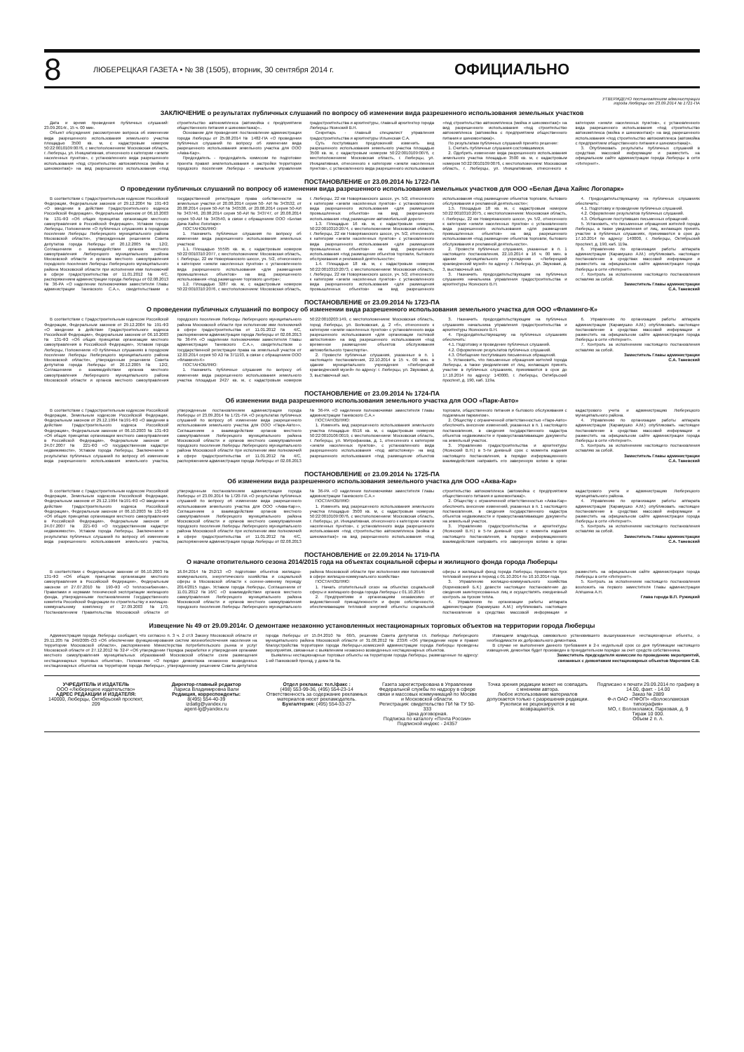8
ЛЮБЕРЕЦКАЯ ГАЗЕТА • № 38 (1505), вторник, 30 сентября 2014 г.
ОФИЦИАЛЬНО
УТВЕРЖДЕНО постановлением администрации
города Люберцы от 23.09.2014 № 1721-ПА
ЗАКЛЮЧЕНИЕ о результатах публичных слушаний по вопросу об изменении вида разрешенного использования земельных участков
Дата и время проведения публичных слушаний: 23.09.2014г., 15 ч. 00 мин.
Объект обсуждения: рассмотрение вопроса об изменении вида разрешенного использования земельного участка площадью 3500 кв. м, с кадастровым номером 50:22:0010109:0076, с местоположением: Московская область, г. Люберцы, ул. Инициативная, отнесенного к категории «земли населенных пунктов», с установленного вида разрешенного использования «под строительство автокомплекса (мойка и шиномонтаж)» на вид разрешенного использования «под строительство автокомплекса (автомойка с предприятием общественного питания и шиномонтажа)»..
Основание для проведения: постановление администрации города Люберцы от 25.08.2014 № 1482-ПА «О проведении публичных слушаний по вопросу об изменении вида разрешенного использования земельного участка для ООО «Аква-Кар».
Председатель - председатель комиссии по подготовке проекта правил землепользования и застройки территории городского поселения Люберцы - начальник управления градостроительства и архитектуры, главный архитектор города Люберцы Ясинский В.Н.
Секретарь - главный специалист управления градостроительства и архитектуры Ильинская С.А.
Суть поступивших предложений: изменить вид разрешенного использования земельного участка площадью 3500 кв. м, с кадастровым номером 50:22:0010109:0076, с местоположением: Московская область, г. Люберцы, ул. Инициативная, отнесенного к категории «земли населенных пунктов», с установленного вида разрешенного использования «под строительство автокомплекса (мойка и шиномонтаж)» на вид разрешенного использования «под строительство автокомплекса (автомойка с предприятием общественного питания и шиномонтажа)».
По результатам публичных слушаний принято решение:
1. Считать публичные слушания состоявшимися.
2. Одобрить изменение вида разрешенного использования земельного участка площадью 3500 кв. м, с кадастровым номером 50:22:0010109:0076, с местоположением: Московская область, г. Люберцы, ул. Инициативная, отнесенного к категории «земли населенных пунктов», с установленного вида разрешенного использования «под строительство автокомплекса (мойка и шиномонтаж)» на вид разрешенного использования «под строительство автокомплекса (автомойка с предприятием общественного питания и шиномонтажа)».
3. Опубликовать результаты публичных слушаний в средствах массовой информации и разместить на официальном сайте администрации города Люберцы в сети «Интернет».
ПОСТАНОВЛЕНИЕ от 23.09.2014 № 1722-ПА
О проведении публичных слушаний по вопросу об изменении вида разрешенного использования земельных участков для ООО «Белая Дача Хайнс Логопарк»
В соответствии с Градостроительным кодексом Российской Федерации, Федеральным законом от 29.12.2004 № 191-ФЗ «О введении в действие Градостроительного кодекса Российской Федерации», Федеральным законом от 06.10.2003 № 131-ФЗ «Об общих принципах организации местного самоуправления в Российской Федерации», Уставом города Люберцы, Положением «О публичных слушаниях в городском поселении Люберцы Люберецкого муниципального района Московской области», утвержденным решением Совета депутатов города Люберцы от 20.12.2005 № 12/2, Соглашением о взаимодействии органов местного самоуправления Люберецкого муниципального района Московской области и органов местного самоуправления городского поселения Люберцы Люберецкого муниципального района Московской области при исполнении ими полномочий в сфере градостроительства от 11.01.2012 № 4/С, распоряжением администрации города Люберцы от 02.08.2013 № 36-РА «О наделении полномочиями заместителя Главы администрации Таневского С.А.», свидетельствами о государственной регистрации права собственности на земельные участки от 20.08.2014 серия 50- АИ № 343532, от 20.08.2014 серия 50-АИ № 343538, от 20.08.2014 серия 50-АИ № 343746, 20.08.2014 серия 50-АИ № 343747, от 20.08.2014 серия 50-АИ № 343540, в связи с обращением ООО «Белая Дача Хайнс Логопарк»
ПОСТАНОВЛЯЮ:
1. Назначить публичные слушания по вопросу об изменении вида разрешенного использования земельных участков:
1.1. Площадью 55595 кв. м, с кадастровым номером 50:22:0010310:2077, с местоположением: Московская область, г. Люберцы, 22 км Новорязанского шоссе, уч. 5/2, отнесенного к категории «земли населенных пунктов» с установленного вида разрешенного использования «для размещения промышленных объектов» на вид разрешенного использования «под размещение торгового центра»;
1.2. Площадью 3287 кв. м, с кадастровым номером 50:22:0010310:2076, с местоположением: Московская область, г. Люберцы, 22 км Новорязанского шоссе, уч. 5/2, отнесенного к категории «земли населенных пунктов» с установленного вида разрешенного использования «для размещения промышленных объектов» на вид разрешенного использования «под размещение автомобильной дороги»;
1.3. Площадью 16 кв. м, с кадастровым номером 50:22:0010310:2074, с местоположением: Московская область, г. Люберцы, 22 км Новорязанского шоссе, уч. 5/2, отнесенного к категории «земли населенных пунктов» с установленного вида разрешенного использования «для размещения промышленных объектов» на вид разрешенного использования «под размещение объектов торговли, бытового обслуживания и рекламной деятельности»;
1.4. Площадью 18 кв. м, с кадастровым номером 50:22:0010310:2073, с местоположением: Московская область, г. Люберцы, 22 км Новорязанского шоссе, уч. 5/2, отнесенного к категории «земли населенных пунктов» с установленного вида разрешенного использования «для размещения промышленных объектов» на вид разрешенного использования «под размещение объектов торговли, бытового обслуживания и рекламной деятельности»;
1.5. Площадью 18 кв. м, с кадастровым номером 50:22:0010310:2075, с местоположением: Московская область, г. Люберцы, 22 км Новорязанского шоссе, уч. 5/2, отнесенного к категории «земли населенных пунктов» с установленного вида разрешенного использования «для размещения промышленных объектов» на вид разрешенного использования «под размещение объектов торговли, бытового обслуживания и рекламной деятельности».
2. Провести публичные слушания, указанные в п. 1 настоящего постановления, 22.10.2014 в 16 ч. 00 мин. в здании муниципального учреждения «Люберецкий краеведческий музей» по адресу: г. Люберцы, ул. Звуковая, д. 3, выставочный зал.
3. Назначить председательствующим на публичных слушаниях начальника управления градостроительства и архитектуры Ясинского В.Н.
4. Председательствующему на публичных слушаниях обеспечить:
4.1. Подготовку и проведение публичных слушаний.
4.2. Оформление результатов публичных слушаний.
4.3. Обобщение поступивших письменных обращений.
5. Установить, что письменные обращения жителей города Люберцы, а также уведомления от лиц, желающих принять участие в публичных слушаниях, принимаются в срок до 17.10.2014 по адресу: 140000, г. Люберцы, Октябрьский проспект, д. 190, каб. 119а.
6. Управлению по организации работы аппарата администрации (Карамушко А.М.) опубликовать настоящее постановление в средствах массовой информации и разместить на официальном сайте администрации города Люберцы в сети «Интернет».
7. Контроль за исполнением настоящего постановления оставляю за собой.
Заместитель Главы администрации
С.А. Таневский
ПОСТАНОВЛЕНИЕ от 23.09.2014 № 1723-ПА
О проведении публичных слушаний по вопросу об изменении вида разрешенного использования земельного участка для ООО «Фламинго-К»
В соответствии с Градостроительным кодексом Российской Федерации, Федеральным законом от 29.12.2004 № 191-ФЗ «О введении в действие Градостроительного кодекса Российской Федерации», Федеральным законом от 06.10.2003 № 131-ФЗ «Об общих принципах организации местного самоуправления в Российской Федерации», Уставом города Люберцы, Положением «О публичных слушаниях в городском поселении Люберцы Люберецкого муниципального района Московской области», утвержденным решением Совета депутатов города Люберцы от 20.12.2005 № 12/2, Соглашением о взаимодействии органов местного самоуправления Люберецкого муниципального района Московской области и органов местного самоуправления городского поселения Люберцы Люберецкого муниципального района Московской области при исполнении ими полномочий в сфере градостроительства от 11.01.2012 № 4/С, распоряжением администрации города Люберцы от 02.08.2013 № 36-РА «О наделении полномочиями заместителя Главы администрации Таневского С.А.», свидетельством о государственной регистрации права на земельный участок от 12.03.2014 серия 50 АЗ № 371193, в связи с обращением ООО «Фламинго-К»
ПОСТАНОВЛЯЮ:
1. Назначить публичные слушания по вопросу об изменении вида разрешенного использования земельного участка площадью 2427 кв. м, с кадастровым номером 50:22:0010203:149, с местоположением: Московская область, город Люберцы, ул. Волковская, д. 2 «б», отнесенного к категории «земли населенных пунктов» с установленного вида разрешенного использования «для организации гостевой автостоянки» на вид разрешенного использования «под временное размещение объектов обслуживания автомобильного транспорта».
2. Провести публичные слушания, указанные в п. 1 настоящего постановления, 22.10.2014 в 15 ч. 00 мин. в здании муниципального учреждения «Люберецкий краеведческий музей» по адресу: г. Люберцы, ул. Звуковая, д. 3, выставочный зал.
3. Назначить председательствующим на публичных слушаниях начальника управления градостроительства и архитектуры Ясинского В.Н.
4. Председательствующему на публичных слушаниях обеспечить:
4.1. Подготовку и проведение публичных слушаний.
4.2. Оформление результатов публичных слушаний.
4.3. Обобщение поступивших письменных обращений.
5. Установить, что письменные обращения жителей города Люберцы, а также уведомления от лиц, желающих принять участие в публичных слушаниях, принимаются в срок до 17.10.2014 по адресу: 140000, г. Люберцы, Октябрьский проспект, д. 190, каб. 119а.
6. Управлению по организации работы аппарата администрации (Карамушко А.М.) опубликовать настоящее постановление в средствах массовой информации и разместить на официальном сайте администрации города Люберцы в сети «Интернет».
7. Контроль за исполнением настоящего постановления оставляю за собой.
Заместитель Главы администрации
С.А. Таневский
ПОСТАНОВЛЕНИЕ от 23.09.2014 № 1724-ПА
Об изменении вида разрешенного использования земельного участка для ООО «Парк-Авто»
В соответствии с Градостроительным кодексом Российской Федерации, Земельным кодексом Российской Федерации, Федеральным законом от 29.12.1994 №191-ФЗ «О введении в действие Градостроительного кодекса Российской Федерации», Федеральным законом от 06.10.2003 № 131-ФЗ «Об общих принципах организации местного самоуправления в Российской Федерации», Федеральным законом от 24.07.2007 № 221-ФЗ «О государственном кадастре недвижимости», Уставом города Люберцы, Заключением о результатах публичных слушаний по вопросу об изменении вида разрешенного использования земельного участка, утвержденным постановлением администрации города Люберцы от 23.09.2014 № 1721-ПА «О результатах публичных слушаний по вопросу об изменении вида разрешенного использования земельного участка для ООО «Парк-Авто»», Соглашением о взаимодействии органов местного самоуправления Люберецкого муниципального района Московской области и органов местного самоуправления городского поселения Люберцы Люберецкого муниципального района Московской области при исполнении ими полномочий в сфере градостроительства от 11.01.2012 № 4/С, распоряжением администрации города Люберцы от 02.08.2013 № 36-РА «О наделении полномочиями заместителя Главы администрации Таневского С.А.»
ПОСТАНОВЛЯЮ:
1. Изменить вид разрешенного использования земельного участка площадью 6516 кв. м, с кадастровым номером 50:22:0010106:0019, с местоположением: Московская область, г. Люберцы, ул. Митрофанова, д. 1, отнесенного к категории «земли населенных пунктов», с установленного вида разрешенного использования «под автостоянку» на вид разрешенного использования «под размещение объектов торговли, общественного питания и бытового обслуживания с подземным паркингом».
2. Обществу с ограниченной ответственностью «Парк-Авто» обеспечить внесение изменений, указанных в п. 1 настоящего постановления, в сведения государственного кадастра объектов недвижимости и правоустанавливающие документы на земельный участок.
3. Управлению градостроительства и архитектуры (Ясинский В.Н.) в 5-ти дневный срок с момента издания настоящего постановления, в порядке информационного взаимодействия направить его заверенную копию в орган кадастрового учета и администрацию Люберецкого муниципального района.
4. Управлению по организации работы аппарата администрации (Карамушко А.М.) опубликовать настоящее постановление в средствах массовой информации и разместить на официальном сайте администрации города Люберцы в сети «Интернет».
5. Контроль за исполнением настоящего постановления оставляю за собой.
Заместитель Главы администрации
С.А. Таневский
ПОСТАНОВЛЕНИЕ от 23.09.2014 № 1725-ПА
Об изменении вида разрешенного использования земельного участка для ООО «Аква-Кар»
В соответствии с Градостроительным кодексом Российской Федерации, Земельным кодексом Российской Федерации, Федеральным законом от 29.12.1994 №191-ФЗ «О введении в действие Градостроительного кодекса Российской Федерации», Федеральным законом от 06.10.2003 № 131-ФЗ «Об общих принципах организации местного самоуправления в Российской Федерации», Федеральным законом от 24.07.2007 № 221-ФЗ «О государственном кадастре недвижимости», Уставом города Люберцы, Заключением о результатах публичных слушаний по вопросу об изменении вида разрешенного использования земельного участка, утвержденным постановлением администрации города Люберцы от 23.09.2014 № 1720-ПА «О результатах публичных слушаний по вопросу об изменении вида разрешенного использования земельного участка для ООО «Аква-Кар»», Соглашением о взаимодействии органов местного самоуправления Люберецкого муниципального района Московской области и органов местного самоуправления городского поселения Люберцы Люберецкого муниципального района Московской области при исполнении ими полномочий в сфере градостроительства от 11.01.2012 № 4/С, распоряжением администрации города Люберцы от 02.08.2013 № 36-РА «О наделении полномочиями заместителя Главы администрации Таневского С.А.»
ПОСТАНОВЛЯЮ:
1. Изменить вид разрешенного использования земельного участка площадью 3500 кв. м, с кадастровым номером 50:22:0010109:0076, с местоположением: Московская область, г. Люберцы, ул. Инициативная, отнесенного к категории «земли населенных пунктов», с установленного вида разрешенного использования «под строительство автокомплекса (мойка и шиномонтаж)» на вид разрешенного использования «под строительство автокомплекса (автомойка с предприятием общественного питания и шиномонтажа)».
2. Обществу с ограниченной ответственностью «Аква-Кар» обеспечить внесение изменений, указанных в п. 1 настоящего постановления, в сведения государственного кадастра объектов недвижимости и правоустанавливающие документы на земельный участок.
3. Управлению градостроительства и архитектуры (Ясинский В.Н.) в 5-ти дневный срок с момента издания настоящего постановления, в порядке информационного взаимодействия направить его заверенную копию в орган кадастрового учета и администрацию Люберецкого муниципального района.
4. Управлению по организации работы аппарата администрации (Карамушко А.М.) опубликовать настоящее постановление в средствах массовой информации и разместить на официальном сайте администрации города Люберцы в сети «Интернет».
5. Контроль за исполнением настоящего постановления оставляю за собой.
Заместитель Главы администрации
С.А. Таневский
ПОСТАНОВЛЕНИЕ от 22.09.2014 № 1719-ПА
О начале отопительного сезона 2014/2015 года на объектах социальной сферы и жилищного фонда города Люберцы
В соответствии с Федеральным законом от 06.10.2003 № 131-ФЗ «Об общих принципах организации местного самоуправления в Российской Федерации», Федеральным законом от 27.07.2010 № 190-ФЗ «О теплоснабжении», Правилами и нормами технической эксплуатации жилищного фонда, утвержденными постановлением Государственного комитета Российской Федерации по строительству и жилищно-коммунальному комплексу от 27.09.2003 №170, Постановлением Правительства Московской области от 16.04.2014 №252/13 «О подготовке объектов жилищно-коммунального, энергетического хозяйства и социальной сферы в Московской области к осенне-зимнему периоду 2014/2015 года», Уставом города Люберцы, Соглашением от 11.01.2012 №16/С «О взаимодействии органов местного самоуправления Люберецкого муниципального района Московской области и органов местного самоуправления городского поселения Люберцы Люберецкого муниципального района Московской области при исполнении ими полномочий в сфере жилищно-коммунального хозяйства»
ПОСТАНОВЛЯЮ:
1. Начать отопительный сезон на объектах социальной сферы и жилищного фонда города Люберцы с 01.10.2014г.
2. Предприятиям и организациям независимо от ведомственной принадлежности и форм собственности, обеспечивающим тепловой энергией объекты социальной сферы и жилищный фонд города Люберцы, произвести пуск тепловой энергии в период с 01.10.2014 по 10.10.2014 года.
3. Управлению жилищно-коммунального хозяйства (Кориновский Б.К.) довести настоящее постановление до сведения заинтересованных лиц и осуществлять ежедневный контроль за пуском тепла.
4. Управлению по организации работы аппарата администрации (Карамушко А.М.) опубликовать настоящее постановление в средствах массовой информации и разместить на официальном сайте администрации города Люберцы в сети «Интернет».
5. Контроль за исполнением настоящего постановления возложить на первого заместителя Главы администрации Алёшина А.Н.
Глава города В.П. Ружицкий
Извещение № 49 от 29.09.2014г. О демонтаже незаконно установленных нестационарных торговых объектов на территории города Люберцы
Администрация города Люберцы сообщает, что согласно п. 3 ч. 2 ст.9 Закону Московской области от 29.11.205 № 249/2005-ОЗ «Об обеспечении функционирования систем жизнеобеспечения населения на территории Московской области», распоряжению Министерства потребительского рынка и услуг Московской области от 27.12.2012 № 32-Р «Об утверждении Порядка разработки и утверждения органами местного самоуправления муниципальных образований Московской области схем размещения нестационарных торговых объектов», Положению «О порядке демонтажа незаконно возведенных нестационарных объектов на территории города Люберцы», утвержденному решением Совета депутатов города Люберцы от 15.04.2010 № 66/5, решению Совета депутатов г.п. Люберцы Люберецкого муниципального района Московской области от 31.08.2012 № 233/6 «Об утверждении норм и правил благоустройства территории города Люберцы»,комиссией администрации города Люберцы проведены мероприятия, связанные с выявлением незаконно возведенных нестационарных объектов.
Выявлены нестационарные торговые объекты на территории города Люберцы, размещенные по адресу: 1-ий Панковский проезд, у дома № 9а.
Извещаем владельца, самовольно установившего вышеуказанные нестационарные объекты, о необходимости их добровольного демонтажа.
В случае не выполнения данного требования в 2-х недельный срок со дня публикации настоящего извещения, демонтаж будет произведен в принудительном порядке за счет средств собственника.
Заместитель председателя комиссии по проведению мероприятий,
связанных с демонтажем нестационарных объектов Марочкин С.В.
УЧРЕДИТЕЛЬ И ИЗДАТЕЛЬ
ООО «Люберецкое издательство»
АДРЕС РЕДАКЦИИ И ИЗДАТЕЛЯ:
140000, Люберцы, Октябрьский проспект, 209
Директор-главный редактор
Лариса Владимировна Вали
Редакция, корреспонденты:
8(495) 554-40-39
izdatlg@yandex.ru
agent-lg@yandex.ru
Отдел рекламы: тел./факс :
(498) 553-99-36, (495) 554-23-14
Ответственность за содержание рекламных материалов несет рекламодатель.
Бухгалтерия: (495) 554-33-27
Газета зарегистрирована в Управлении Федеральной службы по надзору в сфере связи и массовых коммуникаций по Москве и Московской области.
Регистрация: свидетельство ПИ № ТУ 50-333
Цена договорная.
Подписка по каталогу «Почта России»
Подписной индекс - 24357
Точка зрения редакции может не совпадать с мнением автора.
Любое использование материалов допускается только с разрешения редакции. Рукописи не рецензируются и не возвращаются.
Подписано к печати 29.09.2014 по графику в 14.00, факт. - 14.00
Заказ № 2889
Ф-л ОАО «ПФОП» «Волоколамская типография»
МО, г. Волоколамск, Парковая, д. 9
Тираж 10 000.
Объем 2 п. л.